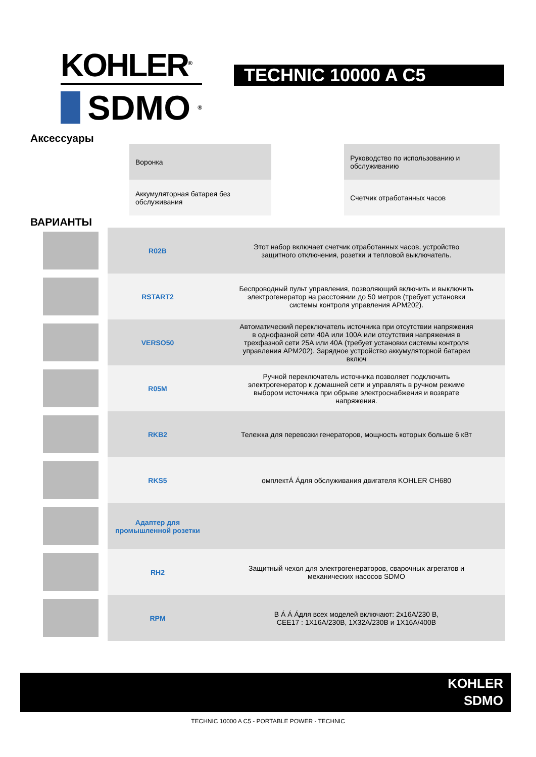KOHLER<sup>®</sup>
SDMO<sup>®</sup>
TECHNIC 10000 A C5
Аксессуары
| Воронка | | Руководство по использованию и обслуживанию |
| Аккумуляторная батарея без обслуживания | | Счетчик отработанных часов |
ВАРИАНТЫ
| | R02B | Этот набор включает счетчик отработанных часов, устройство защитного отключения, розетки и тепловой выключатель. |
| | RSTART2 | Беспроводный пульт управления, позволяющий включить и выключить электрогенератор на расстоянии до 50 метров (требует установки системы контроля управления APM202). |
| | VERSO50 | Автоматический переключатель источника при отсутствии напряжения в однофазной сети 40А или 100А или отсутствия напряжения в трехфазной сети 25А или 40А (требует установки системы контроля управления APM202). Зарядное устройство аккумуляторной батареи включ |
| | R05M | Ручной переключатель источника позволяет подключить электрогенератор к домашней сети и управлять в ручном режиме выбором источника при обрыве электроснабжения и возврате напряжения. |
| | RKB2 | Тележка для перевозки генераторов, мощность которых больше 6 кВт |
| | RKS5 | омплектÁ Áдля обслуживания двигателя KOHLER CH680 |
| | Адаптер для промышленной розетки | |
| | RH2 | Защитный чехол для электрогенераторов, сварочных агрегатов и механических насосов SDMO |
| | RPM | В Á Á Áдля всех моделей включают: 2x16A/230 В, CEE17 : 1X16A/230B, 1X32A/230B и 1X16A/400B |
KOHLER
SDMO
TECHNIC 10000 A C5 - PORTABLE POWER - TECHNIC